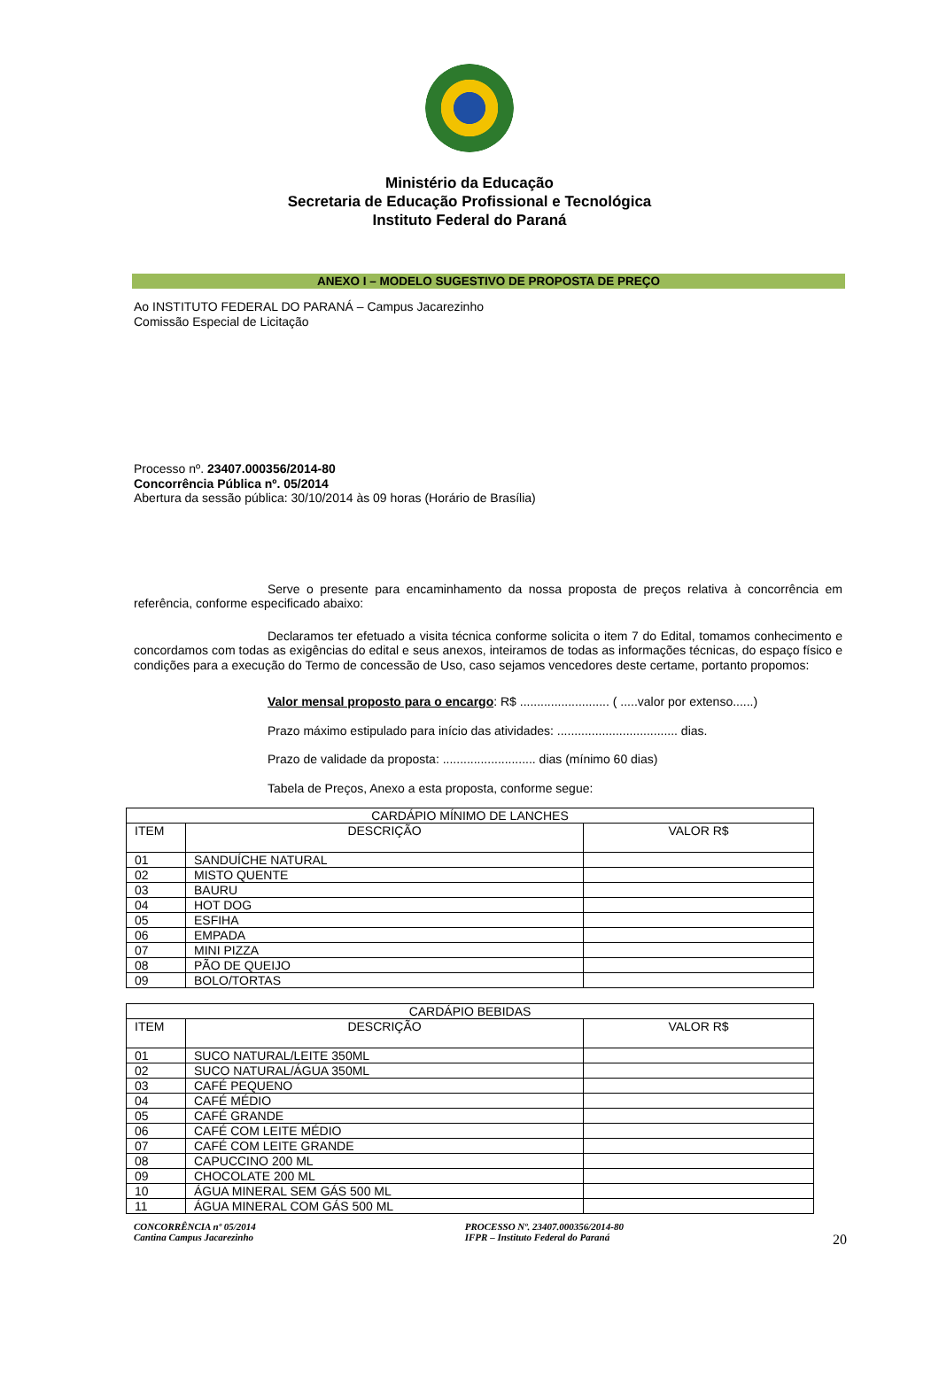Ministério da Educação
Secretaria de Educação Profissional e Tecnológica
Instituto Federal do Paraná
ANEXO I – MODELO SUGESTIVO DE PROPOSTA DE PREÇO
Ao INSTITUTO FEDERAL DO PARANÁ – Campus Jacarezinho
Comissão Especial de Licitação
Processo nº. 23407.000356/2014-80
Concorrência Pública nº. 05/2014
Abertura da sessão pública: 30/10/2014 às 09 horas (Horário de Brasília)
Serve o presente para encaminhamento da nossa proposta de preços relativa à concorrência em referência, conforme especificado abaixo:
Declaramos ter efetuado a visita técnica conforme solicita o item 7 do Edital, tomamos conhecimento e concordamos com todas as exigências do edital e seus anexos, inteiramos de todas as informações técnicas, do espaço físico e condições para a execução do Termo de concessão de Uso, caso sejamos vencedores deste certame, portanto propomos:
Valor mensal proposto para o encargo: R$ .......................... ( .....valor por extenso......)
Prazo máximo estipulado para início das atividades: ................................... dias.
Prazo de validade da proposta: ........................... dias (mínimo 60 dias)
Tabela de Preços, Anexo a esta proposta, conforme segue:
| CARDÁPIO MÍNIMO DE LANCHES | | |
| ITEM | DESCRIÇÃO | VALOR R$ |
| 01 | SANDUÍCHE NATURAL | |
| 02 | MISTO QUENTE | |
| 03 | BAURU | |
| 04 | HOT DOG | |
| 05 | ESFIHA | |
| 06 | EMPADA | |
| 07 | MINI PIZZA | |
| 08 | PÃO DE QUEIJO | |
| 09 | BOLO/TORTAS | |
| CARDÁPIO BEBIDAS | | |
| ITEM | DESCRIÇÃO | VALOR R$ |
| 01 | SUCO NATURAL/LEITE 350ML | |
| 02 | SUCO NATURAL/ÁGUA 350ML | |
| 03 | CAFÉ PEQUENO | |
| 04 | CAFÉ MÉDIO | |
| 05 | CAFÉ GRANDE | |
| 06 | CAFÉ COM LEITE MÉDIO | |
| 07 | CAFÉ COM LEITE GRANDE | |
| 08 | CAPUCCINO 200 ML | |
| 09 | CHOCOLATE 200 ML | |
| 10 | ÁGUA MINERAL SEM GÁS 500 ML | |
| 11 | ÁGUA MINERAL COM GÁS 500 ML | |
CONCORRÊNCIA nº 05/2014
Cantina Campus Jacarezinho
PROCESSO Nº. 23407.000356/2014-80
IFPR – Instituto Federal do Paraná
20